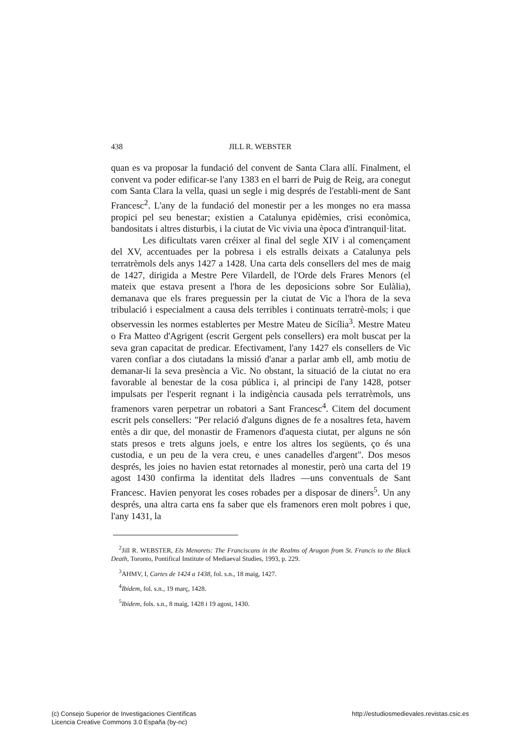438 JILL R. WEBSTER
quan es va proposar la fundació del convent de Santa Clara allí. Finalment, el convent va poder edificar-se l'any 1383 en el barri de Puig de Reig, ara conegut com Santa Clara la vella, quasi un segle i mig després de l'establi-ment de Sant Francesc<sup>2</sup>. L'any de la fundació del monestir per a les monges no era massa propici pel seu benestar; existien a Catalunya epidèmies, crisi econòmica, bandositats i altres disturbis, i la ciutat de Vic vivia una època d'intranquil·litat.
Les dificultats varen créixer al final del segle XIV i al començament del XV, accentuades per la pobresa i els estralls deixats a Catalunya pels terratrèmols dels anys 1427 a 1428. Una carta dels consellers del mes de maig de 1427, dirigida a Mestre Pere Vilardell, de l'Orde dels Frares Menors (el mateix que estava present a l'hora de les deposicions sobre Sor Eulàlia), demanava que els frares preguessin per la ciutat de Vic a l'hora de la seva tribulació i especialment a causa dels terribles i continuats terratrè-mols; i que observessin les normes establertes per Mestre Mateu de Sicília<sup>3</sup>. Mestre Mateu o Fra Matteo d'Agrigent (escrit Gergent pels consellers) era molt buscat per la seva gran capacitat de predicar. Efectivament, l'any 1427 els consellers de Vic varen confiar a dos ciutadans la missió d'anar a parlar amb ell, amb motiu de demanar-li la seva presència a Vic. No obstant, la situació de la ciutat no era favorable al benestar de la cosa pública i, al principi de l'any 1428, potser impulsats per l'esperit regnant i la indigència causada pels terratrèmols, uns framenors varen perpetrar un robatori a Sant Francesc<sup>4</sup>. Citem del document escrit pels consellers: "Per relació d'alguns dignes de fe a nosaltres feta, havem entès a dir que, del monastir de Framenors d'aquesta ciutat, per alguns ne són stats presos e trets alguns joels, e entre los altres los següents, ço és una custodia, e un peu de la vera creu, e unes canadelles d'argent". Dos mesos després, les joies no havien estat retornades al monestir, però una carta del 19 agost 1430 confirma la identitat dels lladres —uns conventuals de Sant Francesc. Havien penyorat les coses robades per a disposar de diners<sup>5</sup>. Un any després, una altra carta ens fa saber que els framenors eren molt pobres i que, l'any 1431, la
<sup>2</sup> Jill R. WEBSTER, Els Menorets: The Franciscans in the Realms of Aragon from St. Francis to the Black Death, Toronto, Pontifical Institute of Mediaeval Studies, 1993, p. 229.
<sup>3</sup> AHMV, I, Cartes de 1424 a 1438, fol. s.n., 18 maig, 1427.
<sup>4</sup> Ibidem, fol. s.n., 19 març, 1428.
<sup>5</sup> Ibidem, fols. s.n., 8 maig, 1428 i 19 agost, 1430.
(c) Consejo Superior de Investigaciones Científicas
Licencia Creative Commons 3.0 España (by-nc)
http://estudiosmedievales.revistas.csic.es